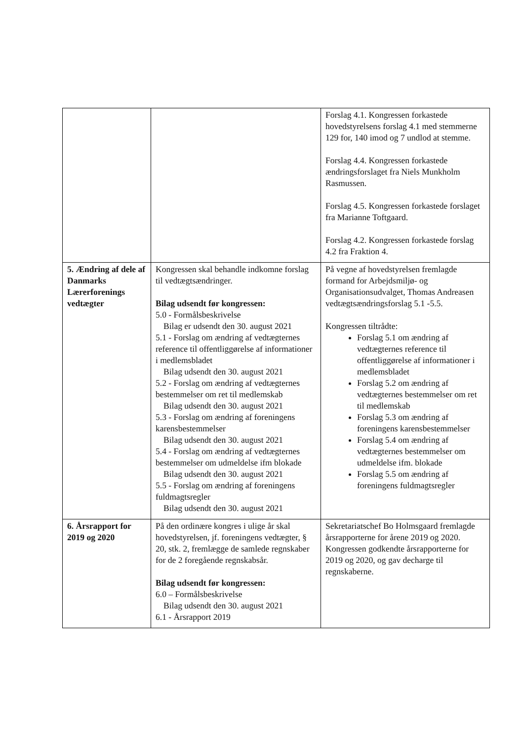| | | Forslag 4.1. Kongressen forkastede hovedstyrelsens forslag 4.1 med stemmerne 129 for, 140 imod og 7 undlod at stemme. Forslag 4.4. Kongressen forkastede ændringsforslaget fra Niels Munkholm Rasmussen. Forslag 4.5. Kongressen forkastede forslaget fra Marianne Toftgaard. Forslag 4.2. Kongressen forkastede forslag 4.2 fra Fraktion 4. |
| 5. Ændring af dele af Danmarks Lærerforenings vedtægter | Kongressen skal behandle indkomne forslag til vedtægtsændringer. Bilag udsendt før kongressen: 5.0 - Formålsbeskrivelse Bilag er udsendt den 30. august 2021 5.1 - Forslag om ændring af vedtægternes reference til offentliggørelse af informationer i medlemsbladet Bilag udsendt den 30. august 2021 5.2 - Forslag om ændring af vedtægternes bestemmelser om ret til medlemskab Bilag udsendt den 30. august 2021 5.3 - Forslag om ændring af foreningens karensbestemmelser Bilag udsendt den 30. august 2021 5.4 - Forslag om ændring af vedtægternes bestemmelser om udmeldelse ifm blokade Bilag udsendt den 30. august 2021 5.5 - Forslag om ændring af foreningens fuldmagtsregler Bilag udsendt den 30. august 2021 | På vegne af hovedstyrelsen fremlagde formand for Arbejdsmiljø- og Organisationsudvalget, Thomas Andreasen vedtægtsændringsforslag 5.1 -5.5. Kongressen tiltrådte: Forslag 5.1 om ændring af vedtægternes reference til offentliggørelse af informationer i medlemsbladet Forslag 5.2 om ændring af vedtægternes bestemmelser om ret til medlemskab Forslag 5.3 om ændring af foreningens karensbestemmelser Forslag 5.4 om ændring af vedtægternes bestemmelser om udmeldelse ifm. blokade Forslag 5.5 om ændring af foreningens fuldmagtsregler |
| 6. Årsrapport for 2019 og 2020 | På den ordinære kongres i ulige år skal hovedstyrelsen, jf. foreningens vedtægter, § 20, stk. 2, fremlægge de samlede regnskaber for de 2 foregående regnskabsår. Bilag udsendt før kongressen: 6.0 – Formålsbeskrivelse Bilag udsendt den 30. august 2021 6.1 - Årsrapport 2019 | Sekretariatschef Bo Holmsgaard fremlagde årsrapporterne for årene 2019 og 2020. Kongressen godkendte årsrapporterne for 2019 og 2020, og gav decharge til regnskaberne. |